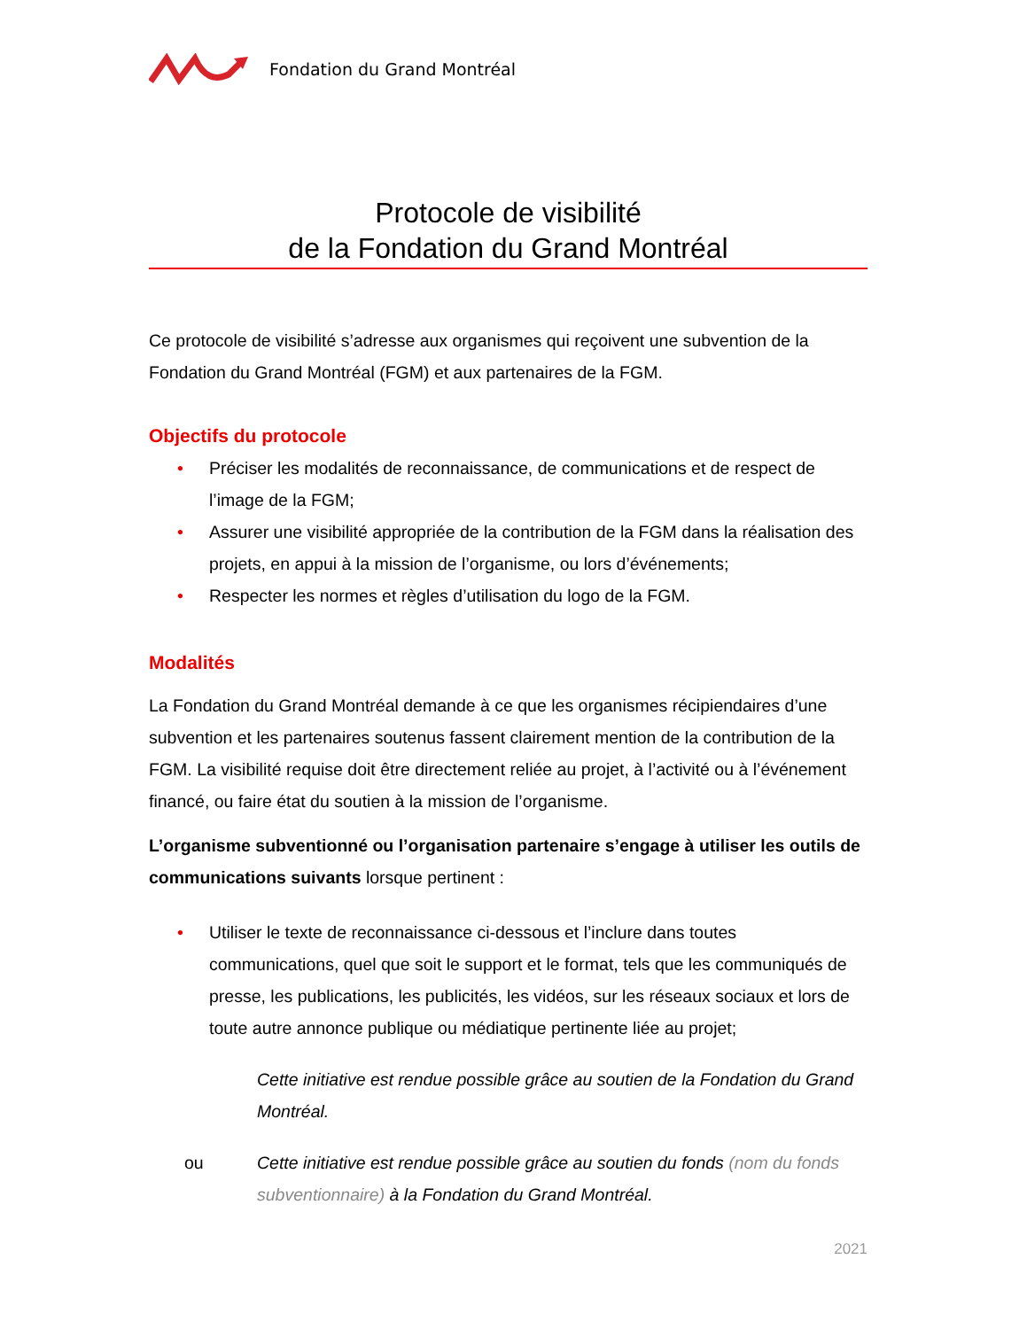Fondation du Grand Montréal
Protocole de visibilité
de la Fondation du Grand Montréal
Ce protocole de visibilité s’adresse aux organismes qui reçoivent une subvention de la Fondation du Grand Montréal (FGM) et aux partenaires de la FGM.
Objectifs du protocole
• Préciser les modalités de reconnaissance, de communications et de respect de l’image de la FGM;
• Assurer une visibilité appropriée de la contribution de la FGM dans la réalisation des projets, en appui à la mission de l’organisme, ou lors d’événements;
• Respecter les normes et règles d’utilisation du logo de la FGM.
Modalités
La Fondation du Grand Montréal demande à ce que les organismes récipiendaires d’une subvention et les partenaires soutenus fassent clairement mention de la contribution de la FGM. La visibilité requise doit être directement reliée au projet, à l’activité ou à l’événement financé, ou faire état du soutien à la mission de l’organisme.
L’organisme subventionné ou l’organisation partenaire s’engage à utiliser les outils de communications suivants lorsque pertinent :
• Utiliser le texte de reconnaissance ci-dessous et l’inclure dans toutes communications, quel que soit le support et le format, tels que les communiqués de presse, les publications, les publicités, les vidéos, sur les réseaux sociaux et lors de toute autre annonce publique ou médiatique pertinente liée au projet;
Cette initiative est rendue possible grâce au soutien de la Fondation du Grand Montréal.
ou Cette initiative est rendue possible grâce au soutien du fonds (nom du fonds subventionnaire) à la Fondation du Grand Montréal.
2021